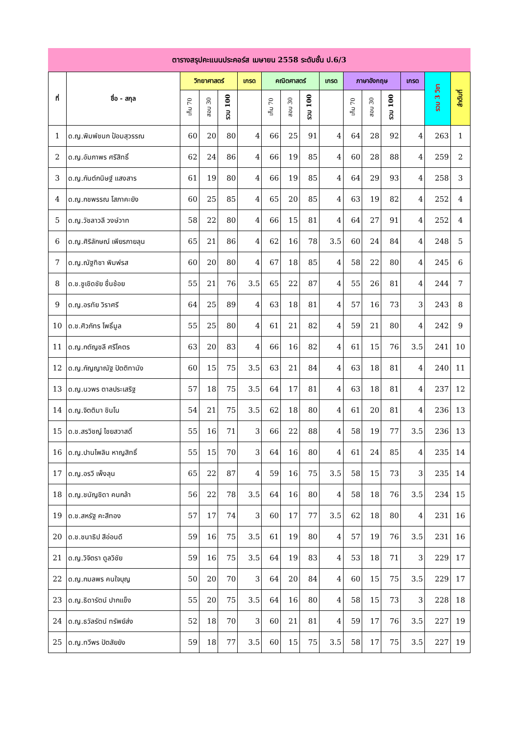ตารางสรุปคะแนนประคอร์ส เมษายน 2558 ระดับชั้น ป.6/3
| ที่ | ชื่อ - สกุล | วิทยาศาสตร์ | | | เกรด | คณิตศาสตร์ | | | เกรด | ภาษาอังกฤษ | | | เกรด | รวม 3 วิชา | ลำดับที่ |
| --- | --- | --- | --- | --- | --- | --- | --- | --- | --- | --- | --- | --- | --- | --- | --- |
| | | เก็บ 70 | สอบ 30 | รวม 100 | | เก็บ 70 | สอบ 30 | รวม 100 | | เก็บ 70 | สอบ 30 | รวม 100 | | | |
| 1 | ด.ญ.พิมพ์ชนก ป้อมสุวรรณ | 60 | 20 | 80 | 4 | 66 | 25 | 91 | 4 | 64 | 28 | 92 | 4 | 263 | 1 |
| 2 | ด.ญ.อัมภาพร ศรีสิทธิ์ | 62 | 24 | 86 | 4 | 66 | 19 | 85 | 4 | 60 | 28 | 88 | 4 | 259 | 2 |
| 3 | ด.ญ.กันต์กนิษฐ์ แสงสาร | 61 | 19 | 80 | 4 | 66 | 19 | 85 | 4 | 64 | 29 | 93 | 4 | 258 | 3 |
| 4 | ด.ญ.กชพรรณ โสภาคะยัง | 60 | 25 | 85 | 4 | 65 | 20 | 85 | 4 | 63 | 19 | 82 | 4 | 252 | 4 |
| 5 | ด.ญ.วัชลาวลี วงษ์วาท | 58 | 22 | 80 | 4 | 66 | 15 | 81 | 4 | 64 | 27 | 91 | 4 | 252 | 4 |
| 6 | ด.ญ.ศิริลักษณ์ เพียรภายลุน | 65 | 21 | 86 | 4 | 62 | 16 | 78 | 3.5 | 60 | 24 | 84 | 4 | 248 | 5 |
| 7 | ด.ญ.ณัฐทิชา พิมพ์รส | 60 | 20 | 80 | 4 | 67 | 18 | 85 | 4 | 58 | 22 | 80 | 4 | 245 | 6 |
| 8 | ด.ช.ชูเชิดชัย ชื่นช้อย | 55 | 21 | 76 | 3.5 | 65 | 22 | 87 | 4 | 55 | 26 | 81 | 4 | 244 | 7 |
| 9 | ด.ญ.อรทัย วิราศรี | 64 | 25 | 89 | 4 | 63 | 18 | 81 | 4 | 57 | 16 | 73 | 3 | 243 | 8 |
| 10 | ด.ช.ศิวภัทร โพธิ์มูล | 55 | 25 | 80 | 4 | 61 | 21 | 82 | 4 | 59 | 21 | 80 | 4 | 242 | 9 |
| 11 | ด.ญ.กตัญชลี ศรีโคตร | 63 | 20 | 83 | 4 | 66 | 16 | 82 | 4 | 61 | 15 | 76 | 3.5 | 241 | 10 |
| 12 | ด.ญ.กัญญาณัฐ ปัตติทานัง | 60 | 15 | 75 | 3.5 | 63 | 21 | 84 | 4 | 63 | 18 | 81 | 4 | 240 | 11 |
| 13 | ด.ญ.นวพร ตาลประเสริฐ | 57 | 18 | 75 | 3.5 | 64 | 17 | 81 | 4 | 63 | 18 | 81 | 4 | 237 | 12 |
| 14 | ด.ญ.จิตติมา ชินโน | 54 | 21 | 75 | 3.5 | 62 | 18 | 80 | 4 | 61 | 20 | 81 | 4 | 236 | 13 |
| 15 | ด.ช.สรวิชญ์ ไชยสวาสดิ์ | 55 | 16 | 71 | 3 | 66 | 22 | 88 | 4 | 58 | 19 | 77 | 3.5 | 236 | 13 |
| 16 | ด.ญ.ปานไพลิน หาญสิทธิ์ | 55 | 15 | 70 | 3 | 64 | 16 | 80 | 4 | 61 | 24 | 85 | 4 | 235 | 14 |
| 17 | ด.ญ.อรวี เพ็งลุน | 65 | 22 | 87 | 4 | 59 | 16 | 75 | 3.5 | 58 | 15 | 73 | 3 | 235 | 14 |
| 18 | ด.ญ.ชนัญชิดา คนกล้า | 56 | 22 | 78 | 3.5 | 64 | 16 | 80 | 4 | 58 | 18 | 76 | 3.5 | 234 | 15 |
| 19 | ด.ช.สหรัฐ คะสีทอง | 57 | 17 | 74 | 3 | 60 | 17 | 77 | 3.5 | 62 | 18 | 80 | 4 | 231 | 16 |
| 20 | ด.ช.ชนาธิป สีอ่อนดี | 59 | 16 | 75 | 3.5 | 61 | 19 | 80 | 4 | 57 | 19 | 76 | 3.5 | 231 | 16 |
| 21 | ด.ญ.วิจิตรา ดูลวิชัย | 59 | 16 | 75 | 3.5 | 64 | 19 | 83 | 4 | 53 | 18 | 71 | 3 | 229 | 17 |
| 22 | ด.ญ.กมลพร คนใจบุญ | 50 | 20 | 70 | 3 | 64 | 20 | 84 | 4 | 60 | 15 | 75 | 3.5 | 229 | 17 |
| 23 | ด.ญ.ธิดารัตน์ ปากแข็ง | 55 | 20 | 75 | 3.5 | 64 | 16 | 80 | 4 | 58 | 15 | 73 | 3 | 228 | 18 |
| 24 | ด.ญ.ธวัลรัตน์ ทรัพย์ส่ง | 52 | 18 | 70 | 3 | 60 | 21 | 81 | 4 | 59 | 17 | 76 | 3.5 | 227 | 19 |
| 25 | ด.ญ.ทวีพร ปัตสัยยัง | 59 | 18 | 77 | 3.5 | 60 | 15 | 75 | 3.5 | 58 | 17 | 75 | 3.5 | 227 | 19 |